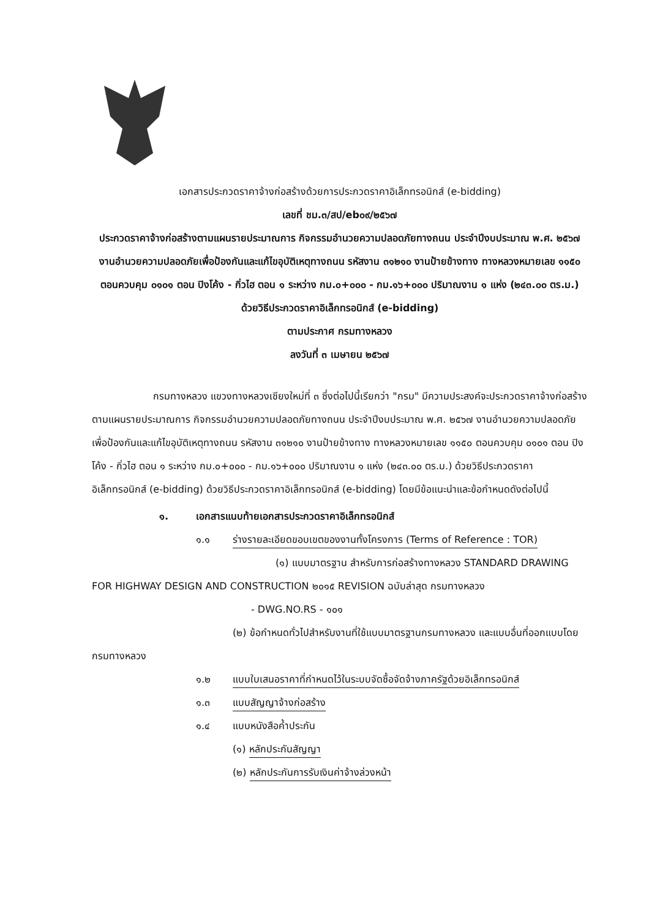เอกสารประกวดราคาจ้างก่อสร้างด้วยการประกวดราคาอิเล็กทรอนิกส์ (e-bidding)
เลขที่ ชม.๓/สป/eb๐๙/๒๕๖๗
ประกวดราคาจ้างก่อสร้างตามแผนรายประมาณการ กิจกรรมอำนวยความปลอดภัยทางถนน ประจำปีงบประมาณ พ.ศ. ๒๕๖๗ งานอำนวยความปลอดภัยเพื่อป้องกันและแก้ไขอุบัติเหตุทางถนน รหัสงาน ๓๑๒๑๐ งานป้ายข้างทาง ทางหลวงหมายเลข ๑๑๕๐ ตอนควบคุม ๐๑๐๑ ตอน ปิงโค้ง - กิ่วไฮ ตอน ๑ ระหว่าง กม.๐+๐๐๐ - กม.๑๖+๐๐๐ ปริมาณงาน ๑ แห่ง (๒๔๓.๐๐ ตร.ม.) ด้วยวิธีประกวดราคาอิเล็กทรอนิกส์ (e-bidding)
ตามประกาศ กรมทางหลวง
ลงวันที่ ๓ เมษายน ๒๕๖๗
กรมทางหลวง แขวงทางหลวงเชียงใหม่ที่ ๓ ซึ่งต่อไปนี้เรียกว่า "กรม" มีความประสงค์จะประกวดราคาจ้างก่อสร้างตามแผนรายประมาณการ กิจกรรมอำนวยความปลอดภัยทางถนน ประจำปีงบประมาณ พ.ศ. ๒๕๖๗ งานอำนวยความปลอดภัยเพื่อป้องกันและแก้ไขอุบัติเหตุทางถนน รหัสงาน ๓๑๒๑๐ งานป้ายข้างทาง ทางหลวงหมายเลข ๑๑๕๐ ตอนควบคุม ๐๑๐๑ ตอน ปิงโค้ง - กิ่วไฮ ตอน ๑ ระหว่าง กม.๐+๐๐๐ - กม.๑๖+๐๐๐ ปริมาณงาน ๑ แห่ง (๒๔๓.๐๐ ตร.ม.) ด้วยวิธีประกวดราคาอิเล็กทรอนิกส์ (e-bidding) ด้วยวิธีประกวดราคาอิเล็กทรอนิกส์ (e-bidding) โดยมีข้อแนะนำและข้อกำหนดดังต่อไปนี้
๑. เอกสารแนบท้ายเอกสารประกวดราคาอิเล็กทรอนิกส์
๑.๑ ร่างรายละเอียดขอบเขตของงานทั้งโครงการ (Terms of Reference : TOR)
(๑) แบบมาตรฐาน สำหรับการก่อสร้างทางหลวง STANDARD DRAWING FOR HIGHWAY DESIGN AND CONSTRUCTION ๒๐๑๕ REVISION ฉบับล่าสุด กรมทางหลวง
- DWG.NO.RS - ๑๐๑
(๒) ข้อกำหนดทั่วไปสำหรับงานที่ใช้แบบมาตรฐานกรมทางหลวง และแบบอื่นที่ออกแบบโดยกรมทางหลวง
๑.๒ แบบใบเสนอราคาที่กำหนดไว้ในระบบจัดซื้อจัดจ้างภาครัฐด้วยอิเล็กทรอนิกส์
๑.๓ แบบสัญญาจ้างก่อสร้าง
๑.๔ แบบหนังสือค้ำประกัน
(๑) หลักประกันสัญญา
(๒) หลักประกันการรับเงินค่าจ้างล่วงหน้า